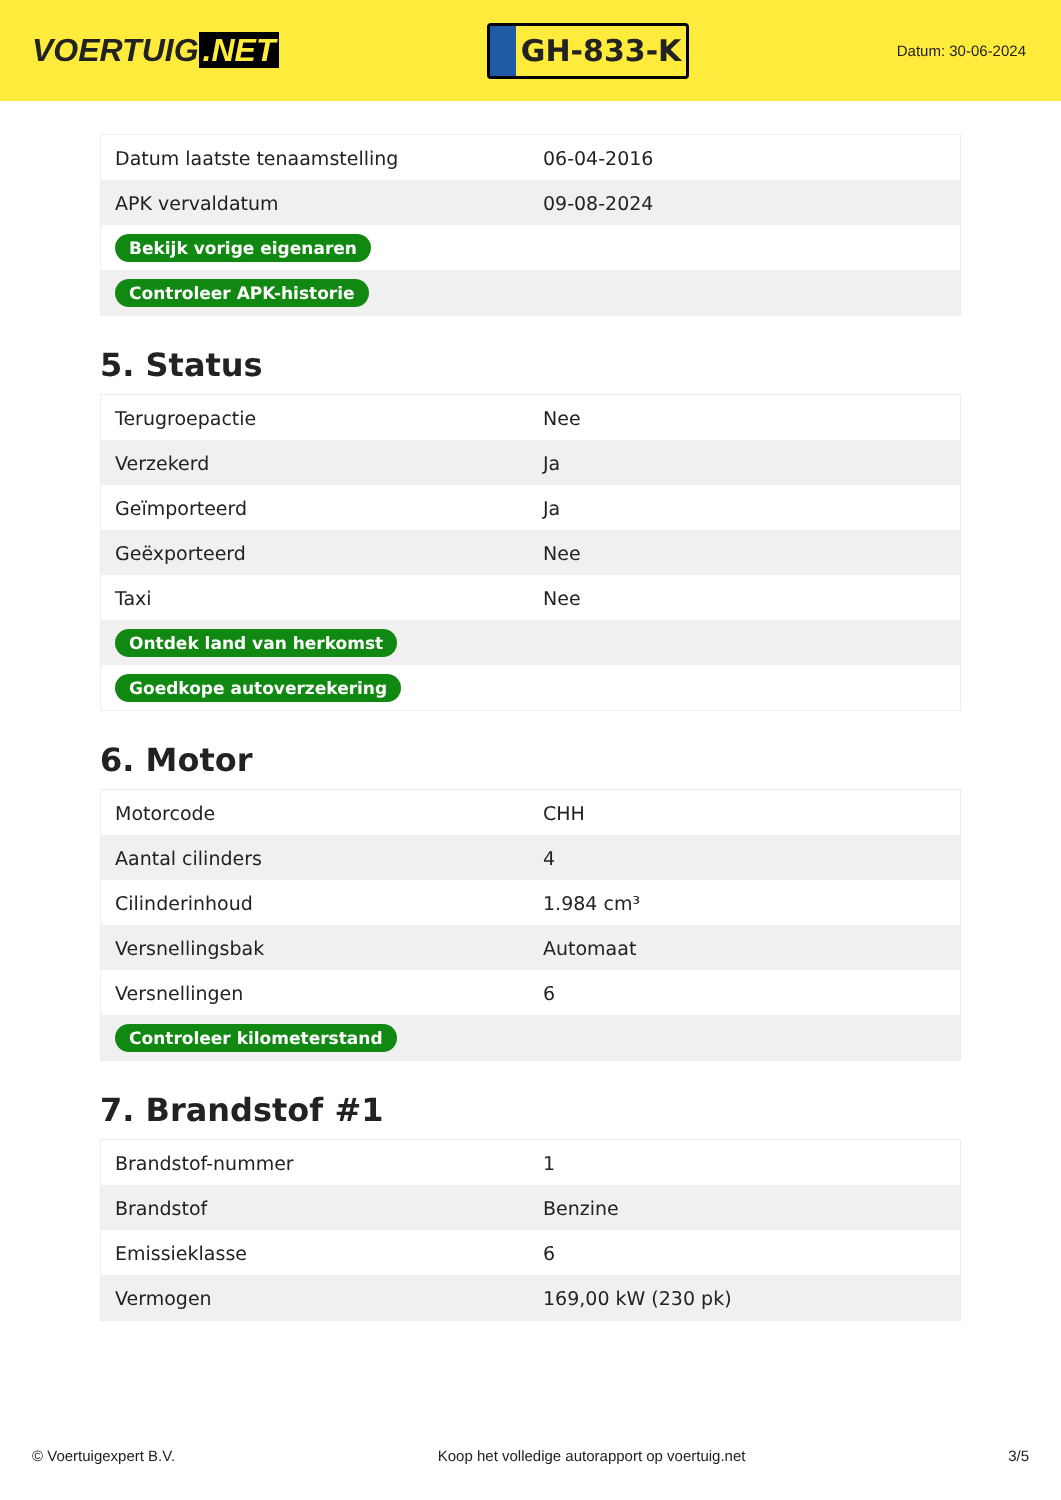VOERTUIG.NET
GH-833-K
Datum: 30-06-2024
| Datum laatste tenaamstelling | 06-04-2016 |
| APK vervaldatum | 09-08-2024 |
| Bekijk vorige eigenaren | |
| Controleer APK-historie | |
5. Status
| Terugroepactie | Nee |
| Verzekerd | Ja |
| Geïmporteerd | Ja |
| Geëxporteerd | Nee |
| Taxi | Nee |
| Ontdek land van herkomst | |
| Goedkope autoverzekering | |
6. Motor
| Motorcode | CHH |
| Aantal cilinders | 4 |
| Cilinderinhoud | 1.984 cm³ |
| Versnellingsbak | Automaat |
| Versnellingen | 6 |
| Controleer kilometerstand | |
7. Brandstof #1
| Brandstof-nummer | 1 |
| Brandstof | Benzine |
| Emissieklasse | 6 |
| Vermogen | 169,00 kW (230 pk) |
© Voertuigexpert B.V. Koop het volledige autorapport op voertuig.net 3/5